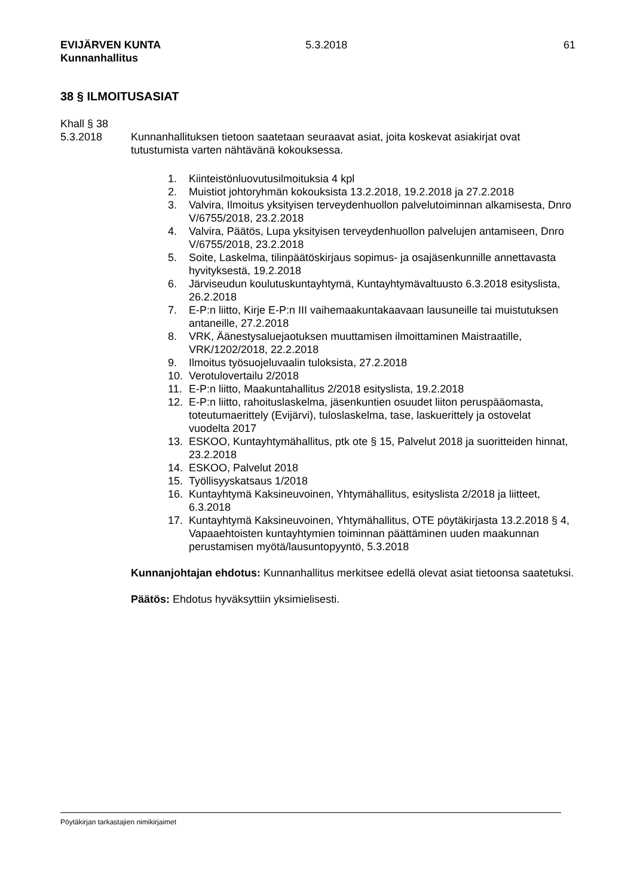EVIJÄRVEN KUNTA
Kunnanhallitus
5.3.2018 61
38 § ILMOITUSASIAT
Khall § 38
5.3.2018 Kunnanhallituksen tietoon saatetaan seuraavat asiat, joita koskevat asiakirjat ovat tutustumista varten nähtävänä kokouksessa.
1. Kiinteistönluovutusilmoituksia 4 kpl
2. Muistiot johtoryhmän kokouksista 13.2.2018, 19.2.2018 ja 27.2.2018
3. Valvira, Ilmoitus yksityisen terveydenhuollon palvelutoiminnan alkamisesta, Dnro V/6755/2018, 23.2.2018
4. Valvira, Päätös, Lupa yksityisen terveydenhuollon palvelujen antamiseen, Dnro V/6755/2018, 23.2.2018
5. Soite, Laskelma, tilinpäätöskirjaus sopimus- ja osajäsenkunnille annettavasta hyvityksestä, 19.2.2018
6. Järviseudun koulutuskuntayhtymä, Kuntayhtymävaltuusto 6.3.2018 esityslista, 26.2.2018
7. E-P:n liitto, Kirje E-P:n III vaihemaakuntakaavaan lausuneille tai muistutuksen antaneille, 27.2.2018
8. VRK, Äänestysaluejaotuksen muuttamisen ilmoittaminen Maistraatille, VRK/1202/2018, 22.2.2018
9. Ilmoitus työsuojeluvaalin tuloksista, 27.2.2018
10. Verotulovertailu 2/2018
11. E-P:n liitto, Maakuntahallitus 2/2018 esityslista, 19.2.2018
12. E-P:n liitto, rahoituslaskelma, jäsenkuntien osuudet liiton peruspääomasta, toteutumaerittely (Evijärvi), tuloslaskelma, tase, laskuerittely ja ostovelat vuodelta 2017
13. ESKOO, Kuntayhtymähallitus, ptk ote § 15, Palvelut 2018 ja suoritteiden hinnat, 23.2.2018
14. ESKOO, Palvelut 2018
15. Työllisyyskatsaus 1/2018
16. Kuntayhtymä Kaksineuvoinen, Yhtymähallitus, esityslista 2/2018 ja liitteet, 6.3.2018
17. Kuntayhtymä Kaksineuvoinen, Yhtymähallitus, OTE pöytäkirjasta 13.2.2018 § 4, Vapaaehtoisten kuntayhtymien toiminnan päättäminen uuden maakunnan perustamisen myötä/lausuntopyyntö, 5.3.2018
Kunnanjohtajan ehdotus: Kunnanhallitus merkitsee edellä olevat asiat tietoonsa saatetuksi.
Päätös: Ehdotus hyväksyttiin yksimielisesti.
Pöytäkirjan tarkastajien nimikirjaimet